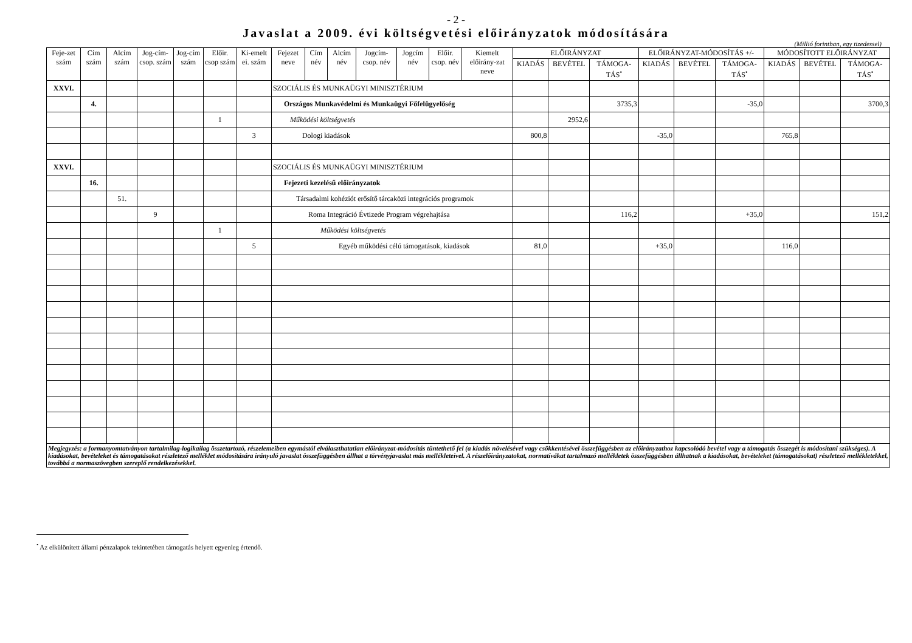- 2 -
Javaslat a 2009. évi költségvetési előirányzatok módosítására
(Millió forintban, egy tizedessel)
| Feje-zet szám | Cím szám | Alcím szám | Jog-cím-csop. szám | Jog-cím szám | Előir. csop szám | Ki-emelt ei. szám | Fejezet neve | Cím név | Alcím név | Jogcím-csop. név | Jogcím név | Előir. csop. név | Kiemelt előirány-zat neve | ELŐIRÁNYZAT | | | ELŐIRÁNYZAT-MÓDOSÍTÁS +/- | | | MÓDOSÍTOTT ELŐIRÁNYZAT | | |
| --- | --- | --- | --- | --- | --- | --- | --- | --- | --- | --- | --- | --- | --- | --- | --- | --- | --- | --- | --- | --- | --- | --- |
| | | | | | | | | | | | | | | KIADÁS | BEVÉTEL | TÁMOGA-TÁS<sup>•</sup> | KIADÁS | BEVÉTEL | TÁMOGA-TÁS<sup>•</sup> | KIADÁS | BEVÉTEL | TÁMOGA-TÁS<sup>•</sup> |
| XXVI. | | | | | | | SZOCIÁLIS ÉS MUNKAÜGYI MINISZTÉRIUM | | | | | | | | | | | | | | | |
| | 4. | | | | | | Országos Munkavédelmi és Munkaügyi Főfelügyelőség | | | | | | | | | 3735,3 | | | -35,0 | | | 3700,3 |
| | | | | | 1 | | Működési költségvetés | | | | | | | | 2952,6 | | | | | | | |
| | | | | | | 3 | Dologi kiadások | | | | | | | 800,8 | | | -35,0 | | | 765,8 | | |
| XXVI. | | | | | | | SZOCIÁLIS ÉS MUNKAÜGYI MINISZTÉRIUM | | | | | | | | | | | | | | | |
| | 16. | | | | | | Fejezeti kezelésű előirányzatok | | | | | | | | | | | | | | | |
| | | 51. | | | | | Társadalmi kohéziót erősítő tárcaközi integrációs programok | | | | | | | | | | | | | | | |
| | | | 9 | | | | Roma Integráció Évtizede Program végrehajtása | | | | | | | | | 116,2 | | | +35,0 | | | 151,2 |
| | | | | | 1 | | Működési költségvetés | | | | | | | | | | | | | | | |
| | | | | | | 5 | Egyéb működési célú támogatások, kiadások | | | | | | | 81,0 | | | +35,0 | | | 116,0 | | |
| Megjegyzés: a formanyomtatványon tartalmilag-logikailag összetartozó, részelemeiben egymástól elválaszthatatlan előirányzat-módosítás tüntethető fel (a kiadás növelésével vagy csökkentésével összefüggésben az előirányzathoz kapcsolódó bevétel vagy a támogatás összegét is módosítani szükséges). A kiadásokat, bevételeket és támogatásokat részletező melléklet módosítására irányuló javaslat összefüggésben állhat a törvényjavaslat más mellékleteivel. A részelőirányzatokat, normatívákat tartalmazó mellékletek összefüggésben állhatnak a kiadásokat, bevételeket (támogatásokat) részletező mellékletekkel, továbbá a normaszövegben szereplő rendelkezésekkel. | | | | | | | | | | | | | | | | | | | | | | |
<sup>•</sup> Az elkülönített állami pénzalapok tekintetében támogatás helyett egyenleg értendő.